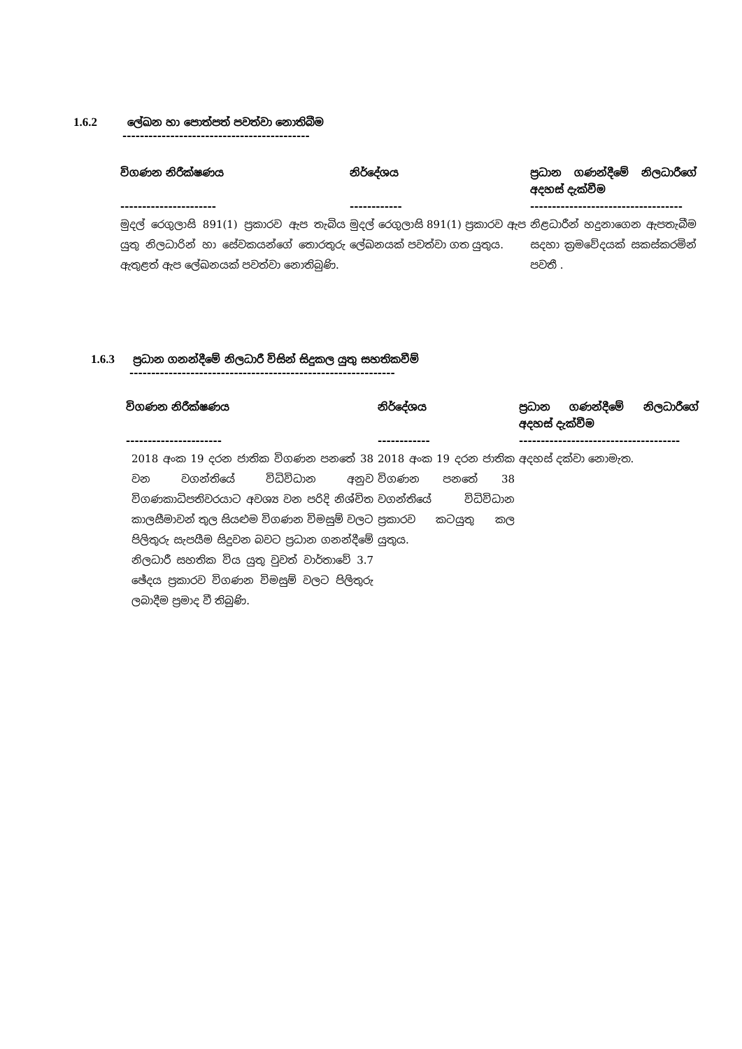1.6.2 ලේඛන හා පොත්පත් පවත්වා නොතිබීම
-------------------------------------------
| විගණන නිරීක්ෂණය | නිර්දේශය | ප්‍රධාන ගණන්දීමේ නිලධාරීගේ අදහස් දැක්වීම |
| --- | --- | --- |
| ---------------------- | ------------ | ----------------------------------- |
| මුදල් රෙගුලාසි 891(1) ප්‍රකාරව ඇප තැබිය යුතු නිලධාරින් හා සේවකයන්ගේ තොරතුරු ඇතුළත් ඇප ලේඛනයක් පවත්වා නොතිබුණි. | මුදල් රෙගුලාසි 891(1) ප්‍රකාරව ඇප ලේඛනයක් පවත්වා ගත යුතුය. | නිළධාරීන් හදුනාගෙන ඇපතැබීම සදහා ක්‍රමවේදයක් සකස්කරමින් පවතී . |
1.6.3 ප්‍රධාන ගනන්දීමේ නිලධාරී විසින් සිදුකල යුතු සහතිකවීම්
-------------------------------------------------------------
| විගණන නිරීක්ෂණය | නිර්දේශය | ප්‍රධාන ගණන්දීමේ නිලධාරීගේ අදහස් දැක්වීම |
| --- | --- | --- |
| ---------------------- | ------------ | ------------------------------------- |
| 2018 අංක 19 දරන ජාතික විගණන පනතේ 38 වන වගන්තියේ විධිවිධාන අනුව විගණකාධිපතිවරයාට අවශ්‍ය වන පරිදි නිශ්චිත කාලසීමාවන් තුල සියළුම විගණන විමසුම් වලට පිලිතුරු සැපයීම සිදුවන බවට ප්‍රධාන ගනන්දීමේ නිලධාරී සහතික විය යුතු වුවත් වාර්තාවේ 3.7 ඡේදය ප්‍රකාරව විගණන විමසුම් වලට පිලිතුරු ලබාදීම ප්‍රමාද වී තිබුණි. | 2018 අංක 19 දරන ජාතික විගණන පනතේ 38 වගන්තියේ විධිවිධාන ප්‍රකාරව කටයුතු කල යුතුය. | අදහස් දක්වා නොමැත. |